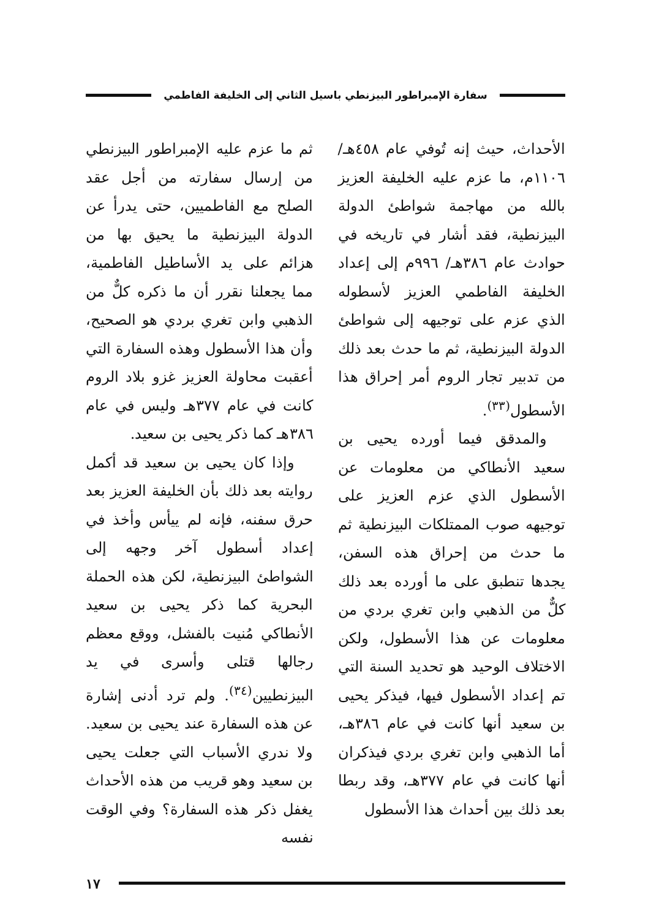سفارة الإمبراطور البيزنطي باسيل الثاني إلى الخليفة الفاطمي
الأحداث، حيث إنه تُوفي عام ٤٥٨هـ/ ١١٠٦م، ما عزم عليه الخليفة العزيز بالله من مهاجمة شواطئ الدولة البيزنطية، فقد أشار في تاريخه في حوادث عام ٣٨٦هـ/ ٩٩٦م إلى إعداد الخليفة الفاطمي العزيز لأسطوله الذي عزم على توجيهه إلى شواطئ الدولة البيزنطية، ثم ما حدث بعد ذلك من تدبير تجار الروم أمر إحراق هذا الأسطول<sup>(٣٣)</sup>.
والمدقق فيما أورده يحيى بن سعيد الأنطاكي من معلومات عن الأسطول الذي عزم العزيز على توجيهه صوب الممتلكات البيزنطية ثم ما حدث من إحراق هذه السفن، يجدها تنطبق على ما أورده بعد ذلك كلٌّ من الذهبي وابن تغري بردي من معلومات عن هذا الأسطول، ولكن الاختلاف الوحيد هو تحديد السنة التي تم إعداد الأسطول فيها، فيذكر يحيى بن سعيد أنها كانت في عام ٣٨٦هـ، أما الذهبي وابن تغري بردي فيذكران أنها كانت في عام ٣٧٧هـ، وقد ربطا بعد ذلك بين أحداث هذا الأسطول
ثم ما عزم عليه الإمبراطور البيزنطي من إرسال سفارته من أجل عقد الصلح مع الفاطميين، حتى يدرأ عن الدولة البيزنطية ما يحيق بها من هزائم على يد الأساطيل الفاطمية، مما يجعلنا نقرر أن ما ذكره كلٌّ من الذهبي وابن تغري بردي هو الصحيح، وأن هذا الأسطول وهذه السفارة التي أعقبت محاولة العزيز غزو بلاد الروم كانت في عام ٣٧٧هـ وليس في عام ٣٨٦هـ كما ذكر يحيى بن سعيد.
وإذا كان يحيى بن سعيد قد أكمل روايته بعد ذلك بأن الخليفة العزيز بعد حرق سفنه، فإنه لم ييأس وأخذ في إعداد أسطول آخر وجهه إلى الشواطئ البيزنطية، لكن هذه الحملة البحرية كما ذكر يحيى بن سعيد الأنطاكي مُنيت بالفشل، ووقع معظم رجالها قتلى وأسرى في يد البيزنطيين<sup>(٣٤)</sup>. ولم ترد أدنى إشارة عن هذه السفارة عند يحيى بن سعيد. ولا ندري الأسباب التي جعلت يحيى بن سعيد وهو قريب من هذه الأحداث يغفل ذكر هذه السفارة؟ وفي الوقت نفسه
١٧